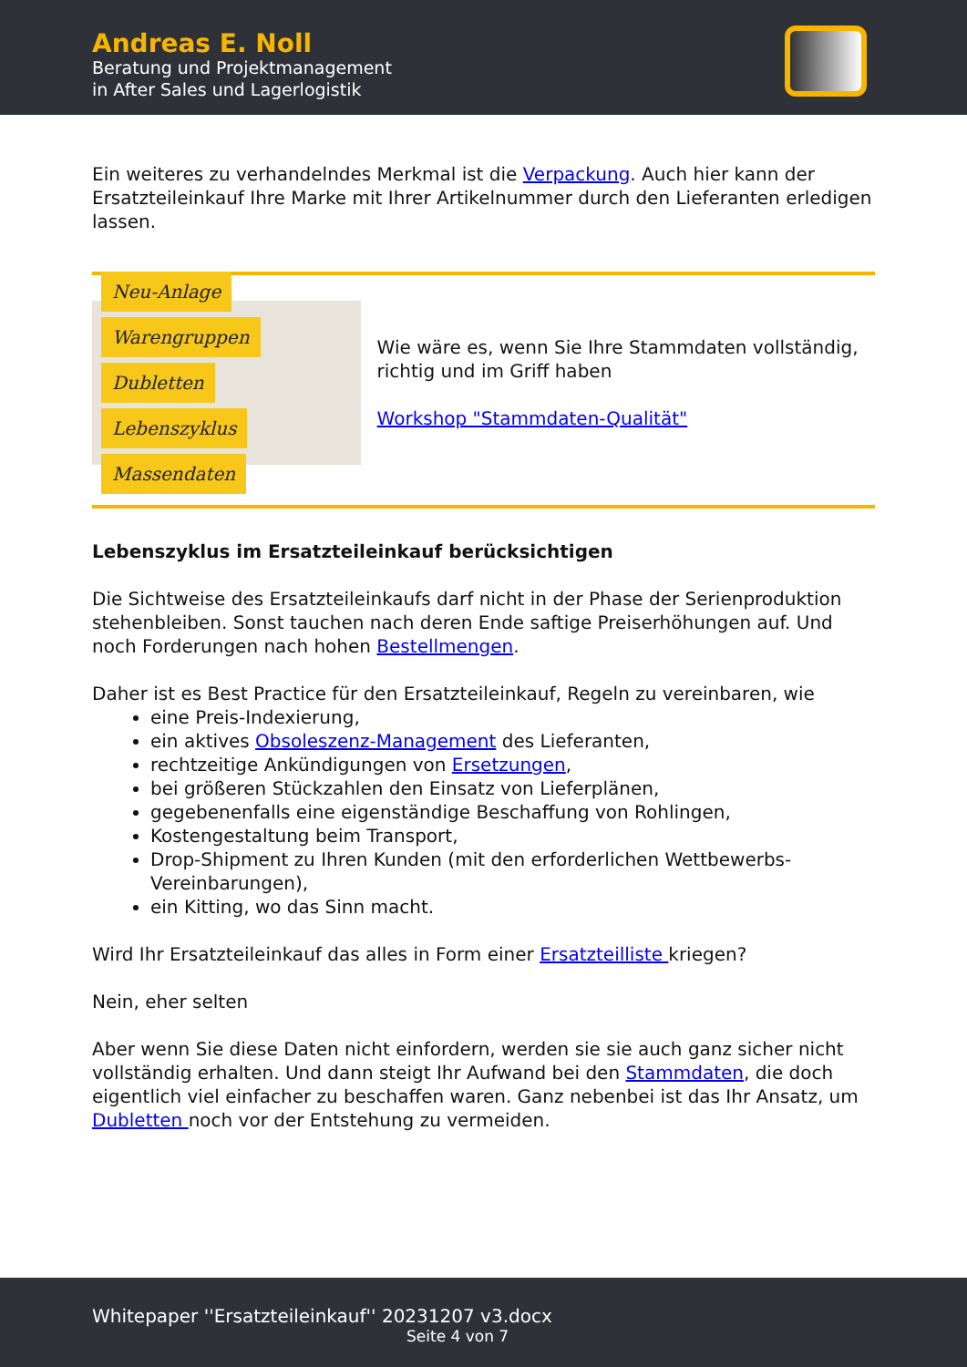Andreas E. Noll
Beratung und Projektmanagement
in After Sales und Lagerlogistik
Ein weiteres zu verhandelndes Merkmal ist die Verpackung. Auch hier kann der Ersatzteileinkauf Ihre Marke mit Ihrer Artikelnummer durch den Lieferanten erledigen lassen.
Neu-Anlage Warengruppen Dubletten Lebenszyklus Massendaten
Wie wäre es, wenn Sie Ihre Stammdaten vollständig, richtig und im Griff haben
Workshop "Stammdaten-Qualität"
Lebenszyklus im Ersatzteileinkauf berücksichtigen
Die Sichtweise des Ersatzteileinkaufs darf nicht in der Phase der Serienproduktion stehenbleiben. Sonst tauchen nach deren Ende saftige Preiserhöhungen auf. Und noch Forderungen nach hohen Bestellmengen.
Daher ist es Best Practice für den Ersatzteileinkauf, Regeln zu vereinbaren, wie
eine Preis-Indexierung,
ein aktives Obsoleszenz-Management des Lieferanten,
rechtzeitige Ankündigungen von Ersetzungen,
bei größeren Stückzahlen den Einsatz von Lieferplänen,
gegebenenfalls eine eigenständige Beschaffung von Rohlingen,
Kostengestaltung beim Transport,
Drop-Shipment zu Ihren Kunden (mit den erforderlichen Wettbewerbs-Vereinbarungen),
ein Kitting, wo das Sinn macht.
Wird Ihr Ersatzteileinkauf das alles in Form einer Ersatzteilliste kriegen?
Nein, eher selten
Aber wenn Sie diese Daten nicht einfordern, werden sie sie auch ganz sicher nicht vollständig erhalten. Und dann steigt Ihr Aufwand bei den Stammdaten, die doch eigentlich viel einfacher zu beschaffen waren. Ganz nebenbei ist das Ihr Ansatz, um Dubletten noch vor der Entstehung zu vermeiden.
Whitepaper ''Ersatzteileinkauf'' 20231207 v3.docx
Seite 4 von 7